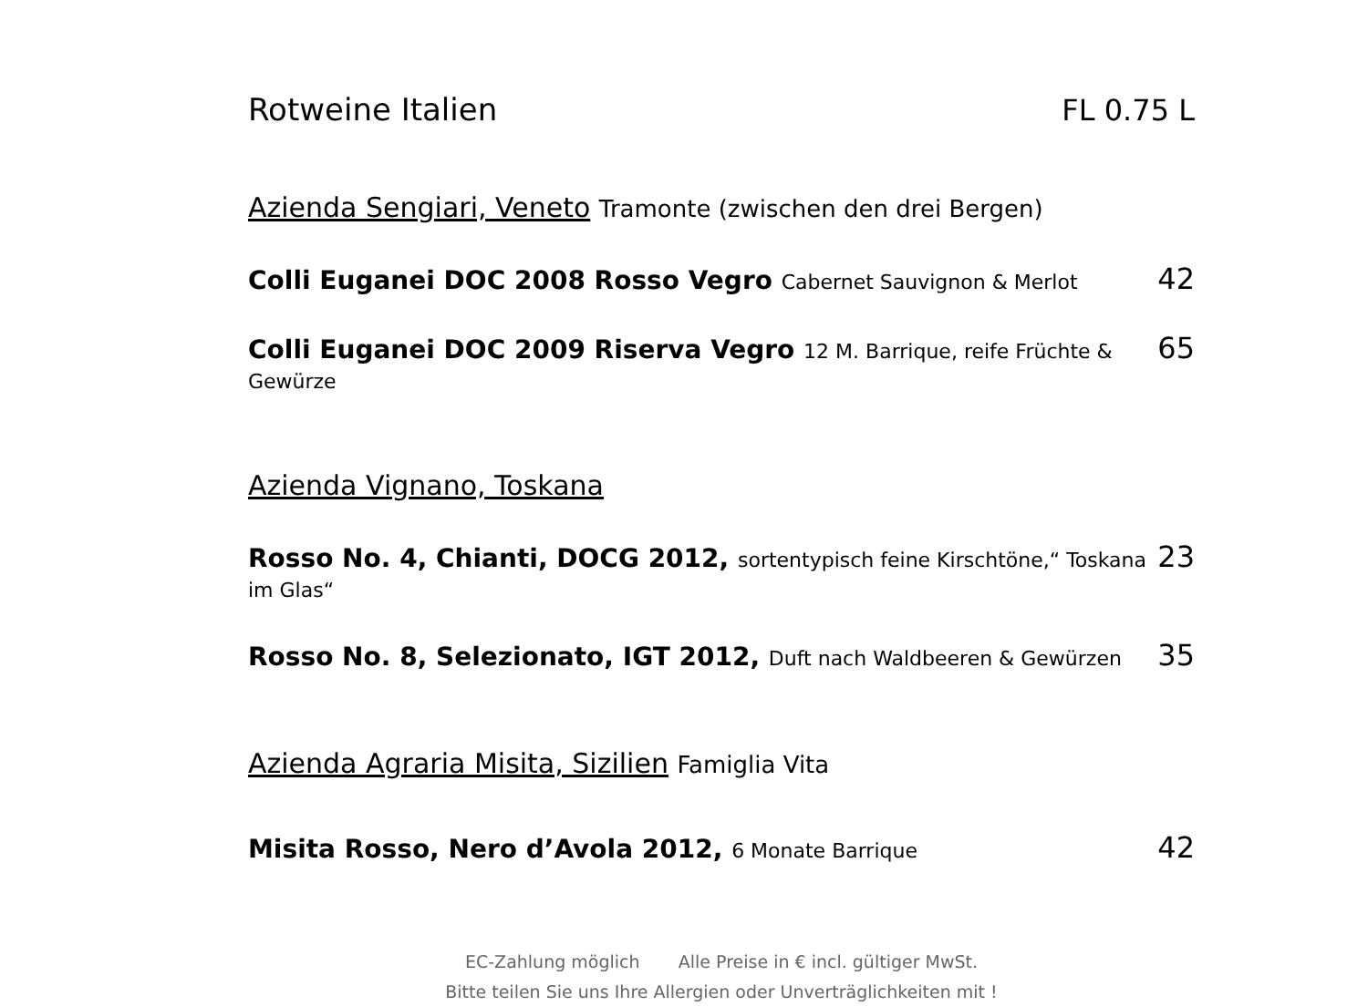Rotweine Italien FL 0.75 L
Azienda Sengiari, Veneto Tramonte (zwischen den drei Bergen)
Colli Euganei DOC 2008 Rosso Vegro Cabernet Sauvignon & Merlot 42
Colli Euganei DOC 2009 Riserva Vegro 12 M. Barrique, reife Früchte & Gewürze 65
Azienda Vignano, Toskana
Rosso No. 4, Chianti, DOCG 2012, sortentypisch feine Kirschtöne,“ Toskana im Glas“23
Rosso No. 8, Selezionato, IGT 2012, Duft nach Waldbeeren & Gewürzen 35
Azienda Agraria Misita, Sizilien Famiglia Vita
Misita Rosso, Nero d’Avola 2012, 6 Monate Barrique 42
EC-Zahlung möglich Alle Preise in € incl. gültiger MwSt.
Bitte teilen Sie uns Ihre Allergien oder Unverträglichkeiten mit !